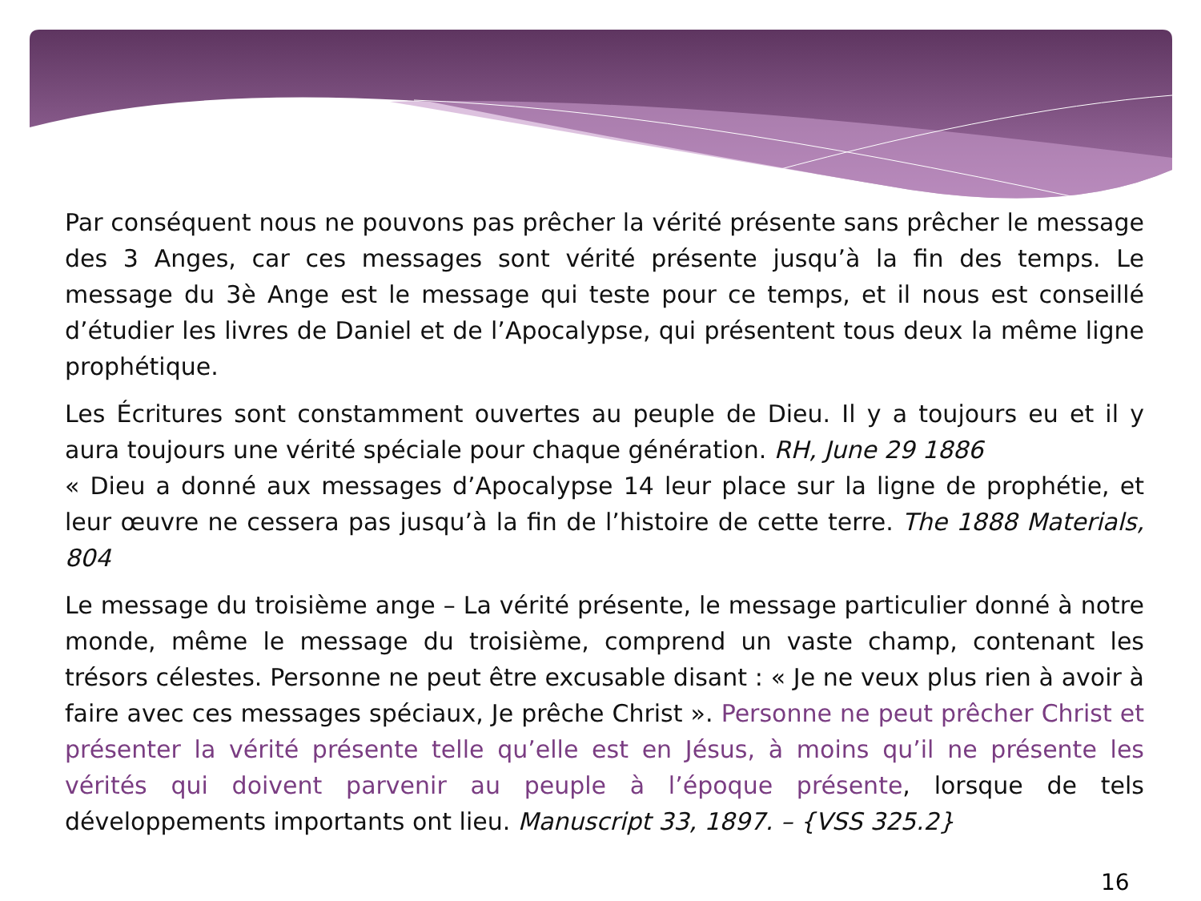Par conséquent nous ne pouvons pas prêcher la vérité présente sans prêcher le message des 3 Anges, car ces messages sont vérité présente jusqu’à la fin des temps. Le message du 3è Ange est le message qui teste pour ce temps, et il nous est conseillé d’étudier les livres de Daniel et de l’Apocalypse, qui présentent tous deux la même ligne prophétique.
Les Écritures sont constamment ouvertes au peuple de Dieu. Il y a toujours eu et il y aura toujours une vérité spéciale pour chaque génération. RH, June 29 1886
« Dieu a donné aux messages d’Apocalypse 14 leur place sur la ligne de prophétie, et leur œuvre ne cessera pas jusqu’à la fin de l’histoire de cette terre. The 1888 Materials, 804
Le message du troisième ange – La vérité présente, le message particulier donné à notre monde, même le message du troisième, comprend un vaste champ, contenant les trésors célestes. Personne ne peut être excusable disant : « Je ne veux plus rien à avoir à faire avec ces messages spéciaux, Je prêche Christ ». Personne ne peut prêcher Christ et présenter la vérité présente telle qu’elle est en Jésus, à moins qu’il ne présente les vérités qui doivent parvenir au peuple à l’époque présente, lorsque de tels développements importants ont lieu. Manuscript 33, 1897. – {VSS 325.2}
16